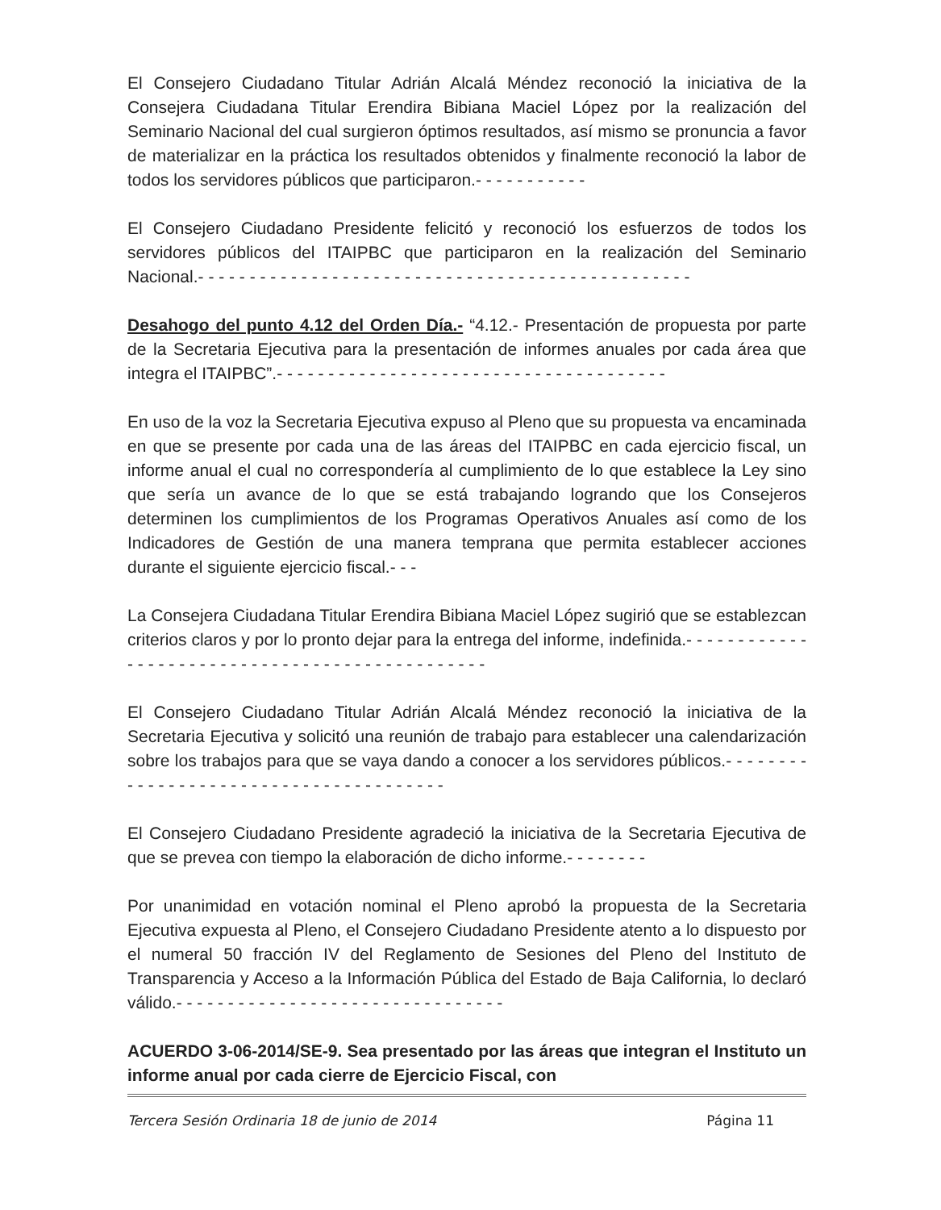El Consejero Ciudadano Titular Adrián Alcalá Méndez reconoció la iniciativa de la Consejera Ciudadana Titular Erendira Bibiana Maciel López por la realización del Seminario Nacional del cual surgieron óptimos resultados, así mismo se pronuncia a favor de materializar en la práctica los resultados obtenidos y finalmente reconoció la labor de todos los servidores públicos que participaron.- - - - - - - - - - -
El Consejero Ciudadano Presidente felicitó y reconoció los esfuerzos de todos los servidores públicos del ITAIPBC que participaron en la realización del Seminario Nacional.- - - - - - - - - - - - - - - - - - - - - - - - - - - - - - - - - - - - - - - - - - - - - - - -
Desahogo del punto 4.12 del Orden Día.- “4.12.- Presentación de propuesta por parte de la Secretaria Ejecutiva para la presentación de informes anuales por cada área que integra el ITAIPBC”.- - - - - - - - - - - - - - - - - - - - - - - - - - - - - - - - - - - - - -
En uso de la voz la Secretaria Ejecutiva expuso al Pleno que su propuesta va encaminada en que se presente por cada una de las áreas del ITAIPBC en cada ejercicio fiscal, un informe anual el cual no correspondería al cumplimiento de lo que establece la Ley sino que sería un avance de lo que se está trabajando logrando que los Consejeros determinen los cumplimientos de los Programas Operativos Anuales así como de los Indicadores de Gestión de una manera temprana que permita establecer acciones durante el siguiente ejercicio fiscal.- - -
La Consejera Ciudadana Titular Erendira Bibiana Maciel López sugirió que se establezcan criterios claros y por lo pronto dejar para la entrega del informe, indefinida.- - - - - - - - - - - - - - - - - - - - - - - - - - - - - - - - - - - - - - - - - - - - - - -
El Consejero Ciudadano Titular Adrián Alcalá Méndez reconoció la iniciativa de la Secretaria Ejecutiva y solicitó una reunión de trabajo para establecer una calendarización sobre los trabajos para que se vaya dando a conocer a los servidores públicos.- - - - - - - - - - - - - - - - - - - - - - - - - - - - - - - - - - - - - - -
El Consejero Ciudadano Presidente agradeció la iniciativa de la Secretaria Ejecutiva de que se prevea con tiempo la elaboración de dicho informe.- - - - - - - -
Por unanimidad en votación nominal el Pleno aprobó la propuesta de la Secretaria Ejecutiva expuesta al Pleno, el Consejero Ciudadano Presidente atento a lo dispuesto por el numeral 50 fracción IV del Reglamento de Sesiones del Pleno del Instituto de Transparencia y Acceso a la Información Pública del Estado de Baja California, lo declaró válido.- - - - - - - - - - - - - - - - - - - - - - - - - - - - - - - -
ACUERDO 3-06-2014/SE-9. Sea presentado por las áreas que integran el Instituto un informe anual por cada cierre de Ejercicio Fiscal, con
Tercera Sesión Ordinaria 18 de junio de 2014 Página 11